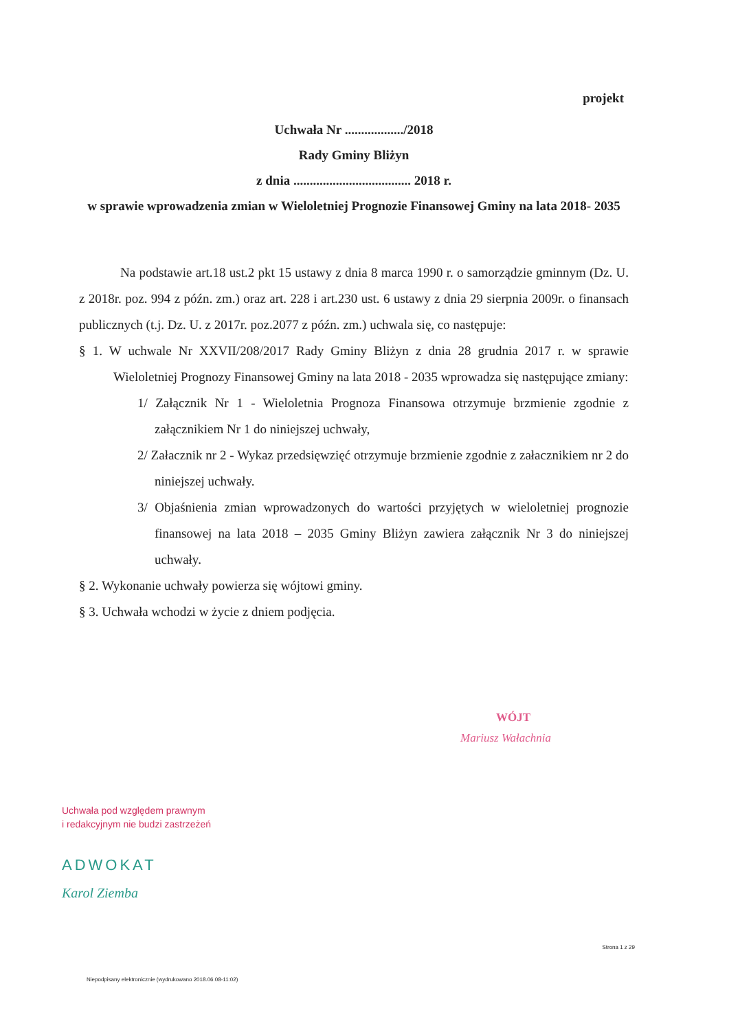projekt
Uchwała Nr ................../2018
Rady Gminy Bliżyn
z dnia .................................... 2018 r.
w sprawie wprowadzenia zmian w Wieloletniej Prognozie Finansowej Gminy na lata 2018- 2035
Na podstawie art.18 ust.2 pkt 15 ustawy z dnia 8 marca 1990 r. o samorządzie gminnym (Dz. U. z 2018r. poz. 994 z późn. zm.) oraz art. 228 i art.230 ust. 6 ustawy z dnia 29 sierpnia 2009r. o finansach publicznych (t.j. Dz. U. z 2017r. poz.2077 z późn. zm.) uchwala się, co następuje:
§ 1. W uchwale Nr XXVII/208/2017 Rady Gminy Bliżyn z dnia 28 grudnia 2017 r. w sprawie Wieloletniej Prognozy Finansowej Gminy na lata 2018 - 2035 wprowadza się następujące zmiany:
1/ Załącznik Nr 1 - Wieloletnia Prognoza Finansowa otrzymuje brzmienie zgodnie z załącznikiem Nr 1 do niniejszej uchwały,
2/ Załacznik nr 2 - Wykaz przedsięwzięć otrzymuje brzmienie zgodnie z załacznikiem nr 2 do niniejszej uchwały.
3/ Objaśnienia zmian wprowadzonych do wartości przyjętych w wieloletniej prognozie finansowej na lata 2018 – 2035 Gminy Bliżyn zawiera załącznik Nr 3 do niniejszej uchwały.
§ 2. Wykonanie uchwały powierza się wójtowi gminy.
§ 3. Uchwała wchodzi w życie z dniem podjęcia.
WÓJT
Mariusz Wałachnia
Uchwała pod względem prawnym
i redakcyjnym nie budzi zastrzeżeń
ADWOKAT
Karol Ziemba
Strona 1 z 29
Niepodpisany elektronicznie (wydrukowano 2018.06.08-11:02)